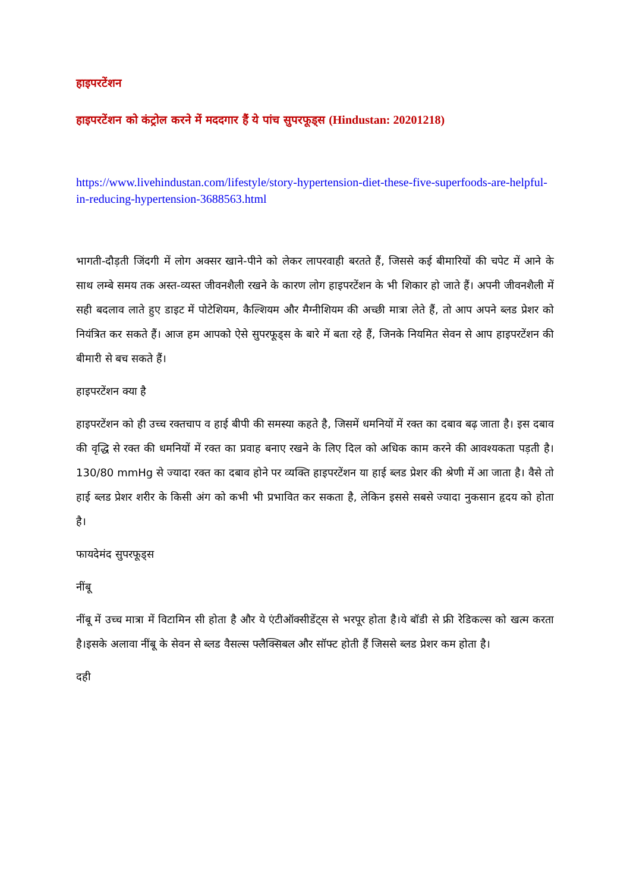हाइपरटेंशन
हाइपरटेंशन को कंट्रोल करने में मददगार हैं ये पांच सुपरफूड्स (Hindustan: 20201218)
https://www.livehindustan.com/lifestyle/story-hypertension-diet-these-five-superfoods-are-helpful-in-reducing-hypertension-3688563.html
भागती-दौड़ती जिंदगी में लोग अक्सर खाने-पीने को लेकर लापरवाही बरतते हैं, जिससे कई बीमारियों की चपेट में आने के साथ लम्बे समय तक अस्त-व्यस्त जीवनशैली रखने के कारण लोग हाइपरटेंशन के भी शिकार हो जाते हैं। अपनी जीवनशैली में सही बदलाव लाते हुए डाइट में पोटेशियम, कैल्शियम और मैग्नीशियम की अच्छी मात्रा लेते हैं, तो आप अपने ब्लड प्रेशर को नियंत्रित कर सकते हैं। आज हम आपको ऐसे सुपरफूड्स के बारे में बता रहे हैं, जिनके नियमित सेवन से आप हाइपरटेंशन की बीमारी से बच सकते हैं।
हाइपरटेंशन क्या है
हाइपरटेंशन को ही उच्च रक्तचाप व हाई बीपी की समस्या कहते है, जिसमें धमनियों में रक्त का दबाव बढ़ जाता है। इस दबाव की वृद्धि से रक्त की धमनियों में रक्त का प्रवाह बनाए रखने के लिए दिल को अधिक काम करने की आवश्यकता पड़ती है। 130/80 mmHg से ज्यादा रक्त का दबाव होने पर व्यक्ति हाइपरटेंशन या हाई ब्लड प्रेशर की श्रेणी में आ जाता है। वैसे तो हाई ब्लड प्रेशर शरीर के किसी अंग को कभी भी प्रभावित कर सकता है, लेकिन इससे सबसे ज्यादा नुकसान हृदय को होता है।
फायदेमंद सुपरफूड्स
नींबू
नींबू में उच्च मात्रा में विटामिन सी होता है और ये एंटीऑक्सीडेंट्स से भरपूर होता है।ये बॉडी से फ्री रेडिकल्स को खत्म करता है।इसके अलावा नींबू के सेवन से ब्लड वैसल्स फ्लैक्सिबल और सॉफ्ट होती हैं जिससे ब्लड प्रेशर कम होता है।
दही